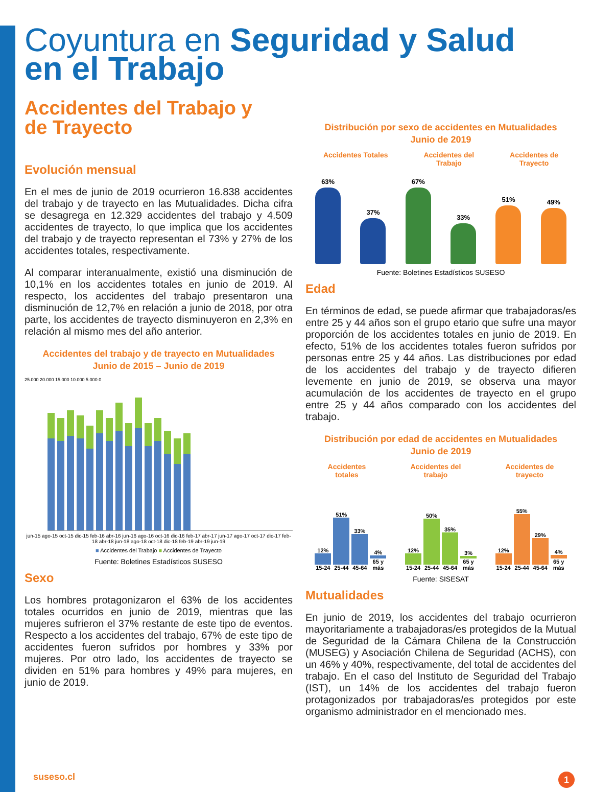Coyuntura en Seguridad y Salud
en el Trabajo
Accidentes del Trabajo y
de Trayecto
Evolución mensual
En el mes de junio de 2019 ocurrieron 16.838 accidentes del trabajo y de trayecto en las Mutualidades. Dicha cifra se desagrega en 12.329 accidentes del trabajo y 4.509 accidentes de trayecto, lo que implica que los accidentes del trabajo y de trayecto representan el 73% y 27% de los accidentes totales, respectivamente.
Al comparar interanualmente, existió una disminución de 10,1% en los accidentes totales en junio de 2019. Al respecto, los accidentes del trabajo presentaron una disminución de 12,7% en relación a junio de 2018, por otra parte, los accidentes de trayecto disminuyeron en 2,3% en relación al mismo mes del año anterior.
Accidentes del trabajo y de trayecto en Mutualidades
Junio de 2015 – Junio de 2019
25.000 20.000 15.000 10.000 5.000 0
jun-15 ago-15 oct-15 dic-15 feb-16 abr-16 jun-16 ago-16 oct-16 dic-16 feb-17 abr-17 jun-17 ago-17 oct-17 dic-17 feb-18 abr-18 jun-18 ago-18 oct-18 dic-18 feb-19 abr-19 jun-19
■ Accidentes del Trabajo ■ Accidentes de Trayecto
Fuente: Boletines Estadísticos SUSESO
Sexo
Los hombres protagonizaron el 63% de los accidentes totales ocurridos en junio de 2019, mientras que las mujeres sufrieron el 37% restante de este tipo de eventos. Respecto a los accidentes del trabajo, 67% de este tipo de accidentes fueron sufridos por hombres y 33% por mujeres. Por otro lado, los accidentes de trayecto se dividen en 51% para hombres y 49% para mujeres, en junio de 2019.
Distribución por sexo de accidentes en Mutualidades
Junio de 2019
Accidentes Totales Accidentes del
Trabajo
Accidentes de
Trayecto
63%
37%
67%
33%
51%
49%
Fuente: Boletines Estadísticos SUSESO
Edad
En términos de edad, se puede afirmar que trabajadoras/es entre 25 y 44 años son el grupo etario que sufre una mayor proporción de los accidentes totales en junio de 2019. En efecto, 51% de los accidentes totales fueron sufridos por personas entre 25 y 44 años. Las distribuciones por edad de los accidentes del trabajo y de trayecto difieren levemente en junio de 2019, se observa una mayor acumulación de los accidentes de trayecto en el grupo entre 25 y 44 años comparado con los accidentes del trabajo.
Distribución por edad de accidentes en Mutualidades
Junio de 2019
Accidentes
totales
Accidentes del
trabajo
Accidentes de
trayecto
12% 15-24
51% 25-44
33% 45-64
4% 65 y más
12% 15-24
50% 25-44
35% 45-64
3% 65 y más
12% 15-24
55% 25-44
29% 45-64
4% 65 y más
Fuente: SISESAT
Mutualidades
En junio de 2019, los accidentes del trabajo ocurrieron mayoritariamente a trabajadoras/es protegidos de la Mutual de Seguridad de la Cámara Chilena de la Construcción (MUSEG) y Asociación Chilena de Seguridad (ACHS), con un 46% y 40%, respectivamente, del total de accidentes del trabajo. En el caso del Instituto de Seguridad del Trabajo (IST), un 14% de los accidentes del trabajo fueron protagonizados por trabajadoras/es protegidos por este organismo administrador en el mencionado mes.
suseso.cl 1